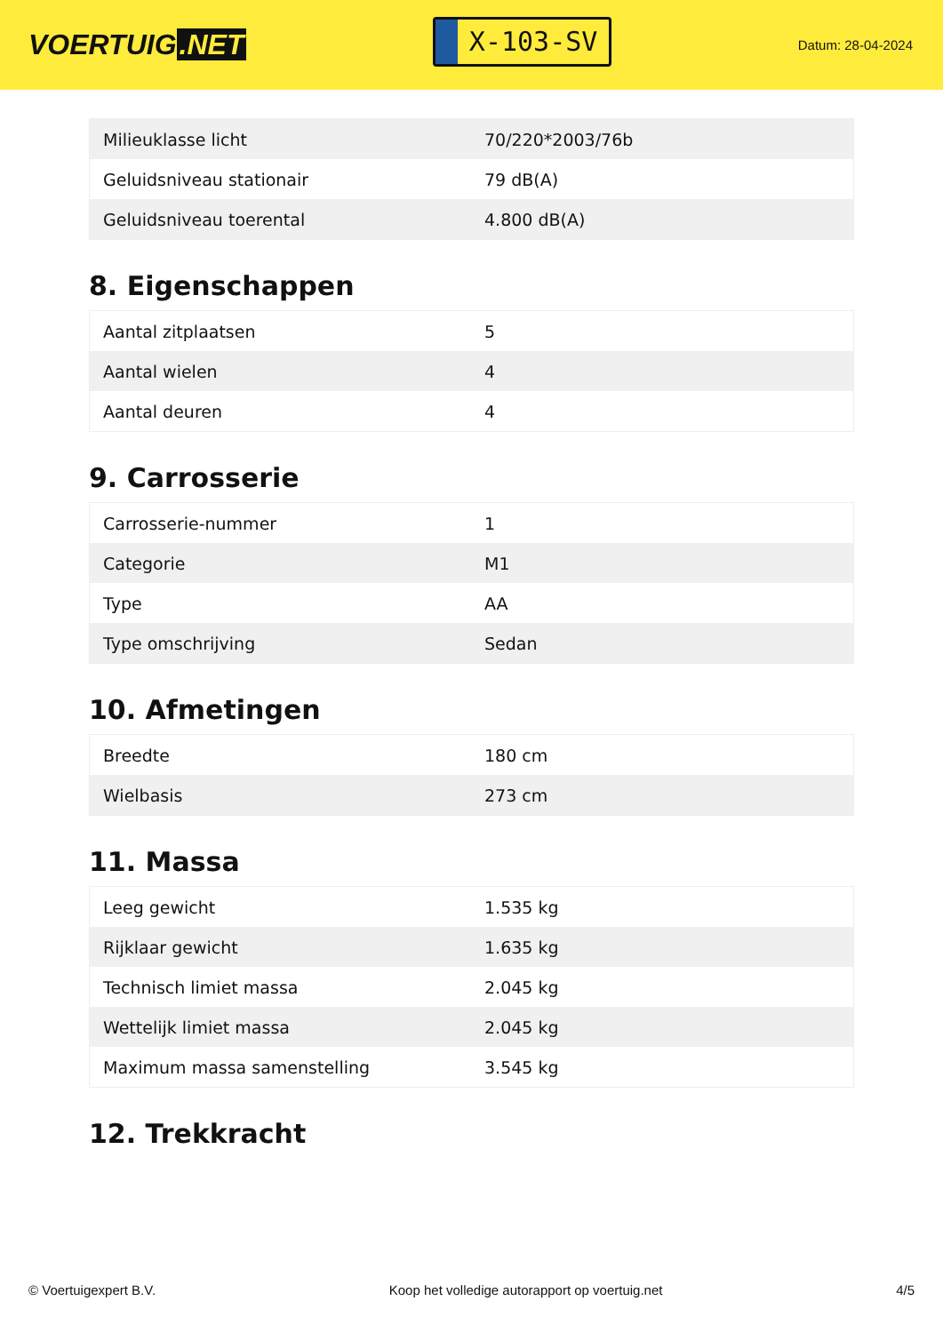VOERTUIG.NET
X-103-SV
Datum: 28-04-2024
| Milieuklasse licht | 70/220*2003/76b |
| Geluidsniveau stationair | 79 dB(A) |
| Geluidsniveau toerental | 4.800 dB(A) |
8. Eigenschappen
| Aantal zitplaatsen | 5 |
| Aantal wielen | 4 |
| Aantal deuren | 4 |
9. Carrosserie
| Carrosserie-nummer | 1 |
| Categorie | M1 |
| Type | AA |
| Type omschrijving | Sedan |
10. Afmetingen
| Breedte | 180 cm |
| Wielbasis | 273 cm |
11. Massa
| Leeg gewicht | 1.535 kg |
| Rijklaar gewicht | 1.635 kg |
| Technisch limiet massa | 2.045 kg |
| Wettelijk limiet massa | 2.045 kg |
| Maximum massa samenstelling | 3.545 kg |
12. Trekkracht
© Voertuigexpert B.V. Koop het volledige autorapport op voertuig.net 4/5